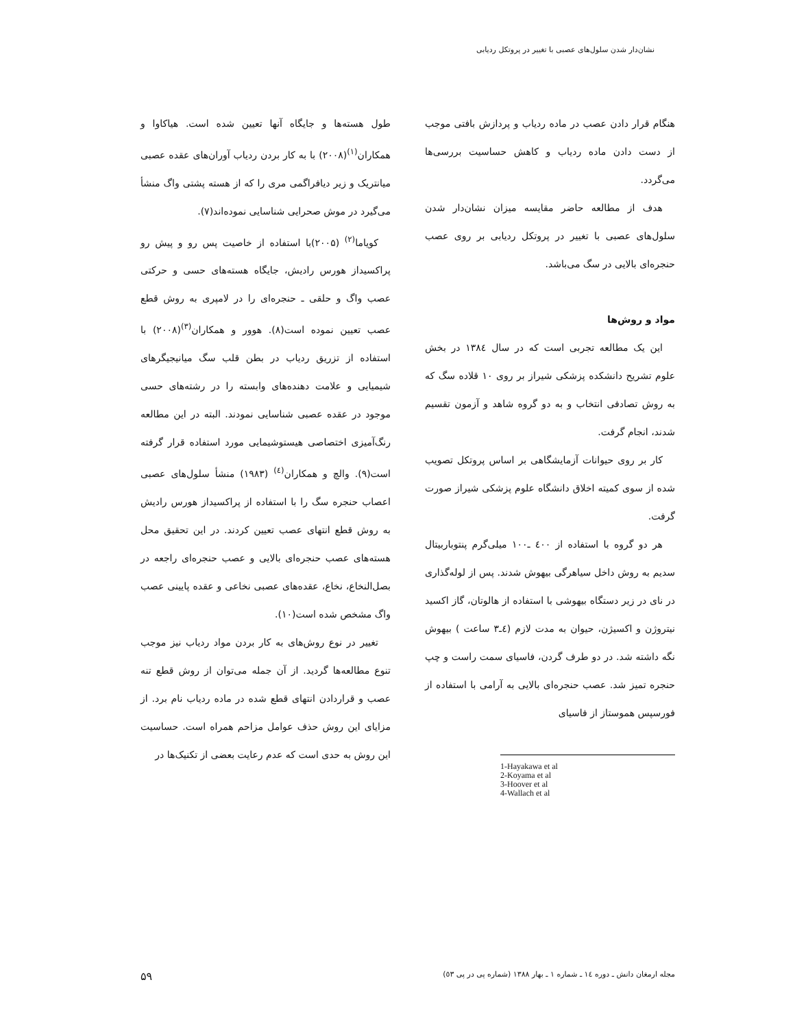نشان‌دار شدن سلول‌های عصبی با تغییر در پروتکل ردیابی
طول هسته‌ها و جایگاه آنها تعیین شده است. هیاکاوا و همکاران<sup>(۱)</sup>(۲۰۰۸) با به کار بردن ردیاب آوران‌های عقده عصبی میانتریک و زیر دیافراگمی مری را که از هسته پشتی واگ منشأ می‌گیرد در موش صحرایی شناسایی نموده‌اند(۷).
کویاما<sup>(۲)</sup> (۲۰۰۵)با استفاده از خاصیت پس رو و پیش رو پراکسیداز هورس رادیش، جایگاه هسته‌های حسی و حرکتی عصب واگ و حلقی ـ حنجره‌ای را در لامپری به روش قطع عصب تعیین نموده است(۸). هوور و همکاران<sup>(۳)</sup>(۲۰۰۸) با استفاده از تزریق ردیاب در بطن قلب سگ میانیجیگرهای شیمیایی و علامت دهنده‌های وابسته را در رشته‌های حسی موجود در عقده عصبی شناسایی نمودند. البته در این مطالعه رنگ‌آمیزی اختصاصی هیستوشیمایی مورد استفاده قرار گرفته است(۹). والچ و همکاران<sup>(٤)</sup> (۱۹۸۳) منشأ سلول‌های عصبی اعصاب حنجره سگ را با استفاده از پراکسیداز هورس رادیش به روش قطع انتهای عصب تعیین کردند. در این تحقیق محل هسته‌های عصب حنجره‌ای بالایی و عصب حنجره‌ای راجعه در بصل‌النخاع، نخاع، عقده‌های عصبی نخاعی و عقده پایینی عصب واگ مشخص شده است(۱۰).
تغییر در نوع روش‌های به کار بردن مواد ردیاب نیز موجب تنوع مطالعه‌ها گردید. از آن جمله می‌توان از روش قطع تنه عصب و قراردادن انتهای قطع شده در ماده ردیاب نام برد. از مزایای این روش حذف عوامل مزاحم همراه است. حساسیت این روش به حدی است که عدم رعایت بعضی از تکنیک‌ها در
هنگام قرار دادن عصب در ماده ردیاب و پردازش بافتی موجب از دست دادن ماده ردیاب و کاهش حساسیت بررسی‌ها می‌گردد.
هدف از مطالعه حاضر مقایسه میزان نشان‌دار شدن سلول‌های عصبی با تغییر در پروتکل ردیابی بر روی عصب حنجره‌ای بالایی در سگ می‌باشد.
مواد و روش‌ها
این یک مطالعه تجربی است که در سال ۱۳۸٤ در بخش علوم تشریح دانشکده پزشکی شیراز بر روی ۱۰ قلاده سگ که به روش تصادفی انتخاب و به دو گروه شاهد و آزمون تقسیم شدند، انجام گرفت.
کار بر روی حیوانات آزمایشگاهی بر اساس پروتکل تصویب شده از سوی کمیته اخلاق دانشگاه علوم پزشکی شیراز صورت گرفت.
هر دو گروه با استفاده از ٤۰۰ ـ۱۰۰ میلی‌گرم پنتوباربیتال سدیم به روش داخل سیاهرگی بیهوش شدند. پس از لوله‌گذاری در نای در زیر دستگاه بیهوشی با استفاده از هالوتان، گاز اکسید نیتروژن و اکسیژن، حیوان به مدت لازم (٤ـ۳ ساعت ) بیهوش نگه داشته شد. در دو طرف گردن، فاسیای سمت راست و چپ حنجره تمیز شد. عصب حنجره‌ای بالایی به آرامی با استفاده از فورسپس هموستاز از فاسیای
1-Hayakawa et al
2-Koyama et al
3-Hoover et al
4-Wallach et al
مجله ارمغان دانش ـ دوره ١٤ ـ شماره ۱ ـ بهار ۱۳۸۸ (شماره پی در پی ٥۳) ۵۹